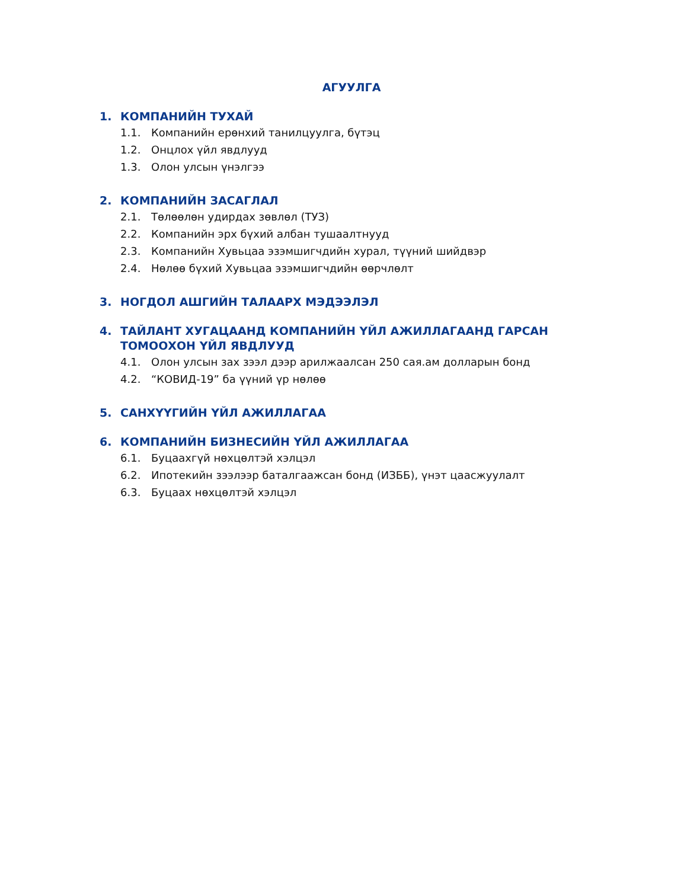АГУУЛГА
1. КОМПАНИЙН ТУХАЙ
1.1. Компанийн ерөнхий танилцуулга, бүтэц
1.2. Онцлох үйл явдлууд
1.3. Олон улсын үнэлгээ
2. КОМПАНИЙН ЗАСАГЛАЛ
2.1. Төлөөлөн удирдах зөвлөл (ТУЗ)
2.2. Компанийн эрх бүхий албан тушаалтнууд
2.3. Компанийн Хувьцаа эзэмшигчдийн хурал, түүний шийдвэр
2.4. Нөлөө бүхий Хувьцаа эзэмшигчдийн өөрчлөлт
3. НОГДОЛ АШГИЙН ТАЛААРХ МЭДЭЭЛЭЛ
4. ТАЙЛАНТ ХУГАЦААНД КОМПАНИЙН ҮЙЛ АЖИЛЛАГААНД ГАРСАН ТОМООХОН ҮЙЛ ЯВДЛУУД
4.1. Олон улсын зах зээл дээр арилжаалсан 250 сая.ам долларын бонд
4.2. “КОВИД-19” ба үүний үр нөлөө
5. САНХҮҮГИЙН ҮЙЛ АЖИЛЛАГАА
6. КОМПАНИЙН БИЗНЕСИЙН ҮЙЛ АЖИЛЛАГАА
6.1. Буцаахгүй нөхцөлтэй хэлцэл
6.2. Ипотекийн зээлээр баталгаажсан бонд (ИЗББ), үнэт цаасжуулалт
6.3. Буцаах нөхцөлтэй хэлцэл